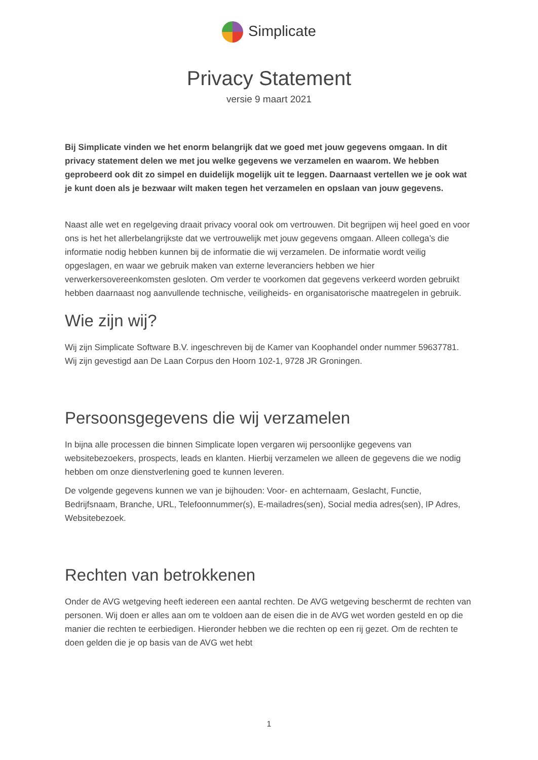Simplicate
Privacy Statement
versie 9 maart 2021
Bij Simplicate vinden we het enorm belangrijk dat we goed met jouw gegevens omgaan. In dit privacy statement delen we met jou welke gegevens we verzamelen en waarom. We hebben geprobeerd ook dit zo simpel en duidelijk mogelijk uit te leggen. Daarnaast vertellen we je ook wat je kunt doen als je bezwaar wilt maken tegen het verzamelen en opslaan van jouw gegevens.
Naast alle wet en regelgeving draait privacy vooral ook om vertrouwen. Dit begrijpen wij heel goed en voor ons is het het allerbelangrijkste dat we vertrouwelijk met jouw gegevens omgaan. Alleen collega’s die informatie nodig hebben kunnen bij de informatie die wij verzamelen. De informatie wordt veilig opgeslagen, en waar we gebruik maken van externe leveranciers hebben we hier verwerkersovereenkomsten gesloten. Om verder te voorkomen dat gegevens verkeerd worden gebruikt hebben daarnaast nog aanvullende technische, veiligheids- en organisatorische maatregelen in gebruik.
Wie zijn wij?
Wij zijn Simplicate Software B.V. ingeschreven bij de Kamer van Koophandel onder nummer 59637781. Wij zijn gevestigd aan De Laan Corpus den Hoorn 102-1, 9728 JR Groningen.
Persoonsgegevens die wij verzamelen
In bijna alle processen die binnen Simplicate lopen vergaren wij persoonlijke gegevens van websitebezoekers, prospects, leads en klanten. Hierbij verzamelen we alleen de gegevens die we nodig hebben om onze dienstverlening goed te kunnen leveren.
De volgende gegevens kunnen we van je bijhouden: Voor- en achternaam, Geslacht, Functie, Bedrijfsnaam, Branche, URL, Telefoonnummer(s), E-mailadres(sen), Social media adres(sen), IP Adres, Websitebezoek.
Rechten van betrokkenen
Onder de AVG wetgeving heeft iedereen een aantal rechten. De AVG wetgeving beschermt de rechten van personen. Wij doen er alles aan om te voldoen aan de eisen die in de AVG wet worden gesteld en op die manier die rechten te eerbiedigen. Hieronder hebben we die rechten op een rij gezet. Om de rechten te doen gelden die je op basis van de AVG wet hebt
1